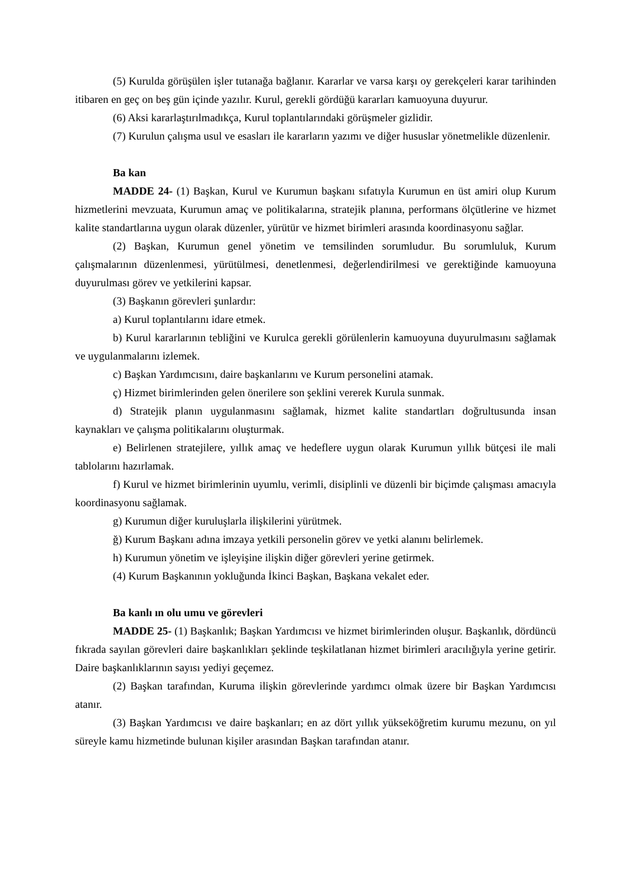(5) Kurulda görüşülen işler tutanağa bağlanır. Kararlar ve varsa karşı oy gerekçeleri karar tarihinden itibaren en geç on beş gün içinde yazılır. Kurul, gerekli gördüğü kararları kamuoyuna duyurur.
(6) Aksi kararlaştırılmadıkça, Kurul toplantılarındaki görüşmeler gizlidir.
(7) Kurulun çalışma usul ve esasları ile kararların yazımı ve diğer hususlar yönetmelikle düzenlenir.
Ba kan
MADDE 24- (1) Başkan, Kurul ve Kurumun başkanı sıfatıyla Kurumun en üst amiri olup Kurum hizmetlerini mevzuata, Kurumun amaç ve politikalarına, stratejik planına, performans ölçütlerine ve hizmet kalite standartlarına uygun olarak düzenler, yürütür ve hizmet birimleri arasında koordinasyonu sağlar.
(2) Başkan, Kurumun genel yönetim ve temsilinden sorumludur. Bu sorumluluk, Kurum çalışmalarının düzenlenmesi, yürütülmesi, denetlenmesi, değerlendirilmesi ve gerektiğinde kamuoyuna duyurulması görev ve yetkilerini kapsar.
(3) Başkanın görevleri şunlardır:
a) Kurul toplantılarını idare etmek.
b) Kurul kararlarının tebliğini ve Kurulca gerekli görülenlerin kamuoyuna duyurulmasını sağlamak ve uygulanmalarını izlemek.
c) Başkan Yardımcısını, daire başkanlarını ve Kurum personelini atamak.
ç) Hizmet birimlerinden gelen önerilere son şeklini vererek Kurula sunmak.
d) Stratejik planın uygulanmasını sağlamak, hizmet kalite standartları doğrultusunda insan kaynakları ve çalışma politikalarını oluşturmak.
e) Belirlenen stratejilere, yıllık amaç ve hedeflere uygun olarak Kurumun yıllık bütçesi ile mali tablolarını hazırlamak.
f) Kurul ve hizmet birimlerinin uyumlu, verimli, disiplinli ve düzenli bir biçimde çalışması amacıyla koordinasyonu sağlamak.
g) Kurumun diğer kuruluşlarla ilişkilerini yürütmek.
ğ) Kurum Başkanı adına imzaya yetkili personelin görev ve yetki alanını belirlemek.
h) Kurumun yönetim ve işleyişine ilişkin diğer görevleri yerine getirmek.
(4) Kurum Başkanının yokluğunda İkinci Başkan, Başkana vekalet eder.
Ba kanlı ın olu umu ve görevleri
MADDE 25- (1) Başkanlık; Başkan Yardımcısı ve hizmet birimlerinden oluşur. Başkanlık, dördüncü fıkrada sayılan görevleri daire başkanlıkları şeklinde teşkilatlanan hizmet birimleri aracılığıyla yerine getirir. Daire başkanlıklarının sayısı yediyi geçemez.
(2) Başkan tarafından, Kuruma ilişkin görevlerinde yardımcı olmak üzere bir Başkan Yardımcısı atanır.
(3) Başkan Yardımcısı ve daire başkanları; en az dört yıllık yükseköğretim kurumu mezunu, on yıl süreyle kamu hizmetinde bulunan kişiler arasından Başkan tarafından atanır.